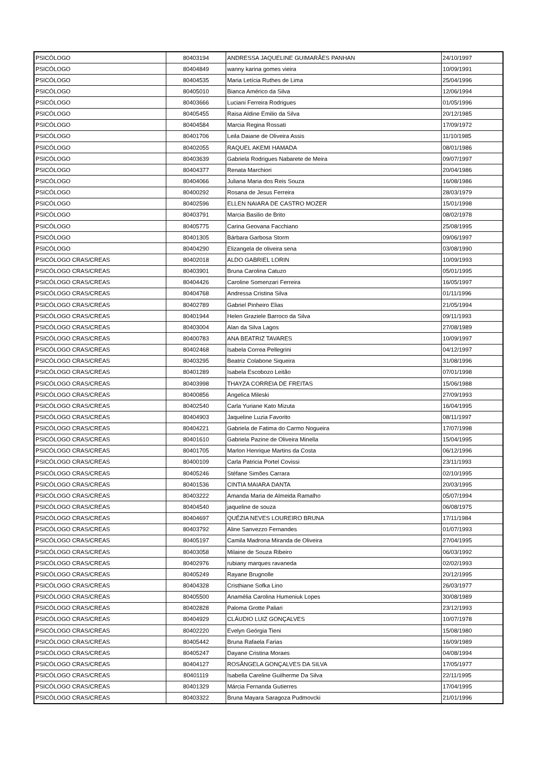| PSICÓLOGO | 80403194 | ANDRESSA JAQUELINE GUIMARÃES PANHAN | 24/10/1997 |
| PSICÓLOGO | 80404849 | wanny karina gomes vieira | 10/09/1991 |
| PSICÓLOGO | 80404535 | Maria Letícia Ruthes de Lima | 25/04/1996 |
| PSICÓLOGO | 80405010 | Bianca Américo da Silva | 12/06/1994 |
| PSICÓLOGO | 80403666 | Luciani Ferreira Rodrigues | 01/05/1996 |
| PSICÓLOGO | 80405455 | Raisa Aldine Emilio da Silva | 20/12/1985 |
| PSICÓLOGO | 80404584 | Marcia Regina Rossati | 17/09/1972 |
| PSICÓLOGO | 80401706 | Leila Daiane de Oliveira Assis | 11/10/1985 |
| PSICÓLOGO | 80402055 | RAQUEL AKEMI HAMADA | 08/01/1986 |
| PSICÓLOGO | 80403639 | Gabriela Rodrigues Nabarete de Meira | 09/07/1997 |
| PSICÓLOGO | 80404377 | Renata Marchiori | 20/04/1986 |
| PSICÓLOGO | 80404066 | Juliana Maria dos Reis Souza | 16/08/1986 |
| PSICÓLOGO | 80400292 | Rosana de Jesus Ferreira | 28/03/1979 |
| PSICÓLOGO | 80402596 | ELLEN NAIARA DE CASTRO MOZER | 15/01/1998 |
| PSICÓLOGO | 80403791 | Marcia Basilio de Brito | 08/02/1978 |
| PSICÓLOGO | 80405775 | Carina Geovana Facchiano | 25/08/1995 |
| PSICÓLOGO | 80401305 | Bárbara Garbosa Storm | 09/06/1997 |
| PSICÓLOGO | 80404290 | Elizangela de oliveira sena | 03/08/1990 |
| PSICÓLOGO CRAS/CREAS | 80402018 | ALDO GABRIEL LORIN | 10/09/1993 |
| PSICÓLOGO CRAS/CREAS | 80403901 | Bruna Carolina Catuzo | 05/01/1995 |
| PSICÓLOGO CRAS/CREAS | 80404426 | Caroline Somenzari Ferreira | 16/05/1997 |
| PSICÓLOGO CRAS/CREAS | 80404768 | Andressa Cristina Silva | 01/11/1996 |
| PSICÓLOGO CRAS/CREAS | 80402789 | Gabriel Pinheiro Elias | 21/05/1994 |
| PSICÓLOGO CRAS/CREAS | 80401944 | Helen Graziele Barroco da Silva | 09/11/1993 |
| PSICÓLOGO CRAS/CREAS | 80403004 | Alan da Silva Lagos | 27/08/1989 |
| PSICÓLOGO CRAS/CREAS | 80400783 | ANA BEATRIZ TAVARES | 10/09/1997 |
| PSICÓLOGO CRAS/CREAS | 80402468 | Isabela Correa Pellegrini | 04/12/1997 |
| PSICÓLOGO CRAS/CREAS | 80403295 | Beatriz Colabone Siqueira | 31/08/1996 |
| PSICÓLOGO CRAS/CREAS | 80401289 | Isabela Escobozo Leitão | 07/01/1998 |
| PSICÓLOGO CRAS/CREAS | 80403998 | THAYZA CORREIA DE FREITAS | 15/06/1988 |
| PSICÓLOGO CRAS/CREAS | 80400856 | Angelica Mileski | 27/09/1993 |
| PSICÓLOGO CRAS/CREAS | 80402540 | Carla Yuriane Kato Mizuta | 16/04/1995 |
| PSICÓLOGO CRAS/CREAS | 80404903 | Jaqueline Luzia Favorito | 08/11/1997 |
| PSICÓLOGO CRAS/CREAS | 80404221 | Gabriela de Fatima do Carmo Nogueira | 17/07/1998 |
| PSICÓLOGO CRAS/CREAS | 80401610 | Gabriela Pazine de Oliveira Minella | 15/04/1995 |
| PSICÓLOGO CRAS/CREAS | 80401705 | Marlon Henrique Martins da Costa | 06/12/1996 |
| PSICÓLOGO CRAS/CREAS | 80400109 | Carla Patricia Portel Covissi | 23/11/1993 |
| PSICÓLOGO CRAS/CREAS | 80405246 | Stéfane Simões Carrara | 02/10/1995 |
| PSICÓLOGO CRAS/CREAS | 80401536 | CINTIA MAIARA DANTA | 20/03/1995 |
| PSICÓLOGO CRAS/CREAS | 80403222 | Amanda Maria de Almeida Ramalho | 05/07/1994 |
| PSICÓLOGO CRAS/CREAS | 80404540 | jaqueline de souza | 06/08/1975 |
| PSICÓLOGO CRAS/CREAS | 80404697 | QUÉZIA NEVES LOUREIRO BRUNA | 17/11/1984 |
| PSICÓLOGO CRAS/CREAS | 80403792 | Aline Sanvezzo Fernandes | 01/07/1993 |
| PSICÓLOGO CRAS/CREAS | 80405197 | Camila Madrona Miranda de Oliveira | 27/04/1995 |
| PSICÓLOGO CRAS/CREAS | 80403058 | Milaine de Souza Ribeiro | 06/03/1992 |
| PSICÓLOGO CRAS/CREAS | 80402976 | rubiany marques ravaneda | 02/02/1993 |
| PSICÓLOGO CRAS/CREAS | 80405249 | Rayane Brugnolle | 20/12/1995 |
| PSICÓLOGO CRAS/CREAS | 80404328 | Cristhiane Sofka Lino | 26/03/1977 |
| PSICÓLOGO CRAS/CREAS | 80405500 | Anamélia Carolina Humeniuk Lopes | 30/08/1989 |
| PSICÓLOGO CRAS/CREAS | 80402828 | Paloma Grotte Paliari | 23/12/1993 |
| PSICÓLOGO CRAS/CREAS | 80404929 | CLÁUDIO LUIZ GONÇALVES | 10/07/1978 |
| PSICÓLOGO CRAS/CREAS | 80402220 | Evelyn Geórgia Tieni | 15/08/1980 |
| PSICÓLOGO CRAS/CREAS | 80405442 | Bruna Rafaela Farias | 16/09/1989 |
| PSICÓLOGO CRAS/CREAS | 80405247 | Dayane Cristina Moraes | 04/08/1994 |
| PSICÓLOGO CRAS/CREAS | 80404127 | ROSÂNGELA GONÇALVES DA SILVA | 17/05/1977 |
| PSICÓLOGO CRAS/CREAS | 80401119 | Isabella Careline Guilherme Da Silva | 22/11/1995 |
| PSICÓLOGO CRAS/CREAS | 80401329 | Márcia Fernanda Gutierres | 17/04/1995 |
| PSICÓLOGO CRAS/CREAS | 80403322 | Bruna Mayara Saragoza Pudmovcki | 21/01/1996 |